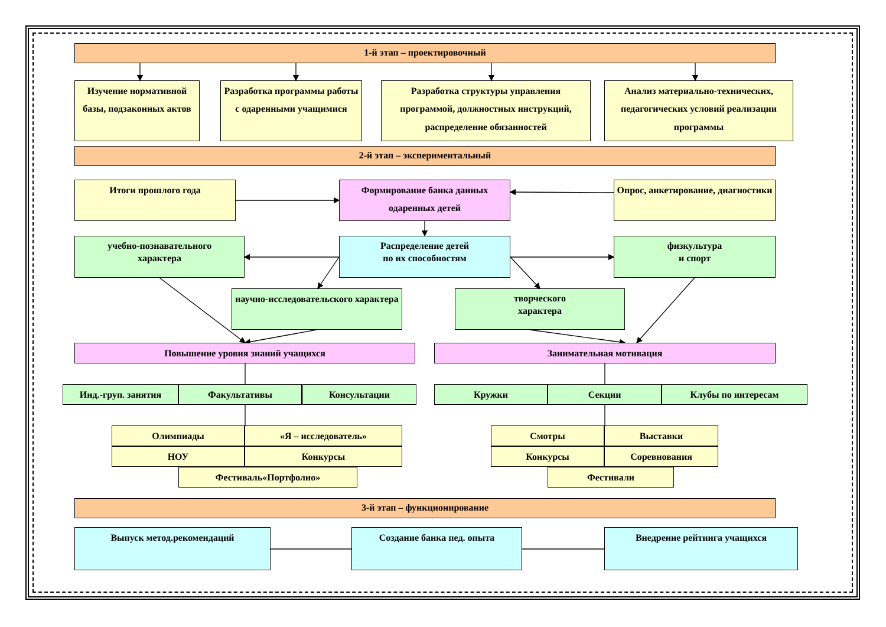1-й этап – проектировочный
Изучение нормативной базы, подзаконных актов
Разработка программы работы с одаренными учащимися
Разработка структуры управления программой, должностных инструкций, распределение обязанностей
Анализ материально-технических, педагогических условий реализации программы
2-й этап – экспериментальный
Итоги прошлого года Формирование банка данных одаренных детей
Опрос, анкетирование, диагностики
учебно-познавательного
характера
Распределение детей
по их способностям
физкультура
и спорт
научно-исследовательского характера
творческого
характера
Повышение уровня знаний учащихся Занимательная мотивация
Инд.-груп. занятия Факультативы Консультации Кружки Секции Клубы по интересам
Олимпиады «Я – исследователь» Смотры Выставки
НОУ Конкурсы Конкурсы Соревнования
Фестиваль«Портфолио» Фестивали
3-й этап – функционирование
Выпуск метод.рекомендаций Создание банка пед. опыта Внедрение рейтинга учащихся